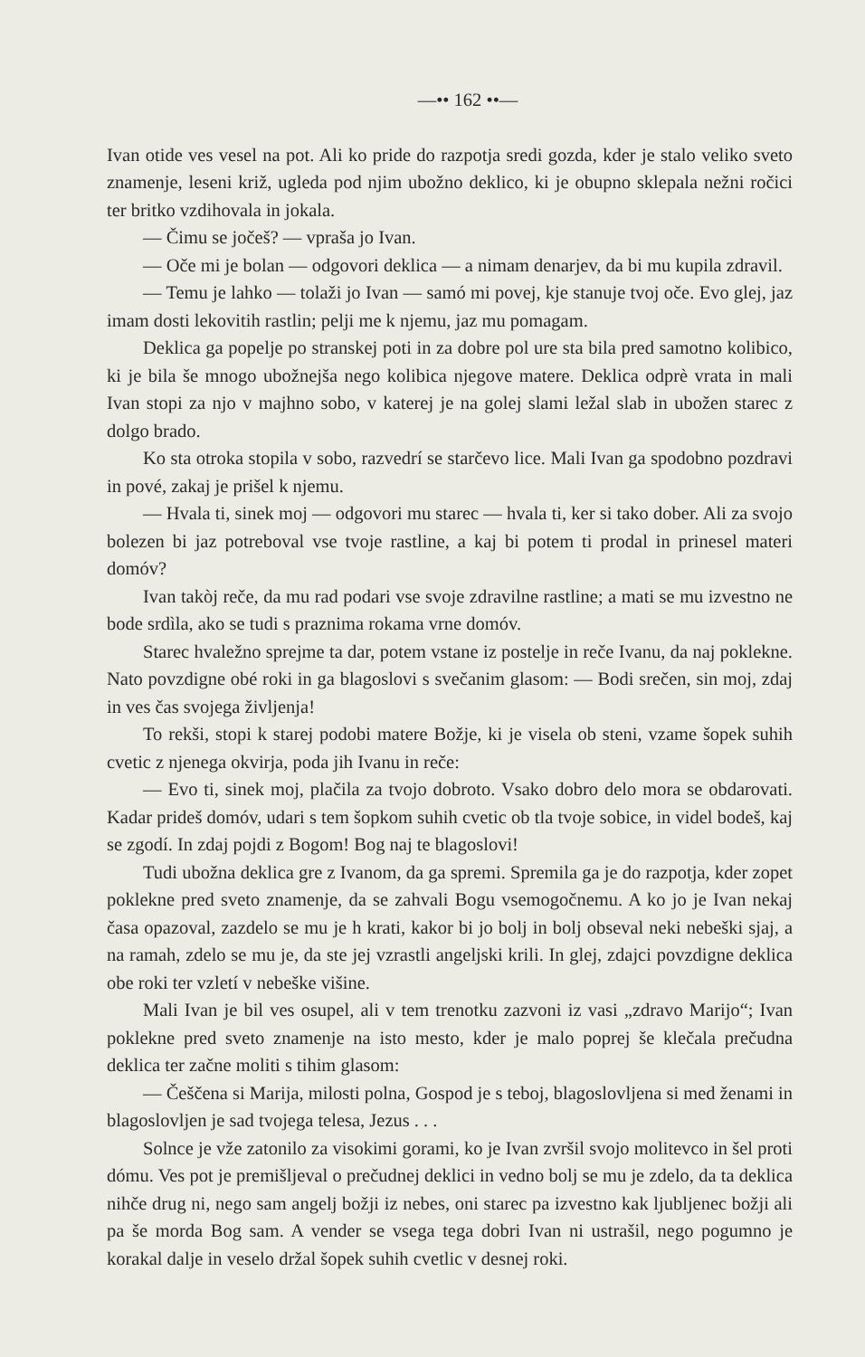—•• 162 ••—
Ivan otide ves vesel na pot. Ali ko pride do razpotja sredi gozda, kder je stalo veliko sveto znamenje, leseni križ, ugleda pod njim ubožno deklico, ki je obupno sklepala nežni ročici ter britko vzdihovala in jokala.
— Čimu se jočeš? — vpraša jo Ivan.
— Oče mi je bolan — odgovori deklica — a nimam denarjev, da bi mu kupila zdravil.
— Temu je lahko — tolaži jo Ivan — samó mi povej, kje stanuje tvoj oče. Evo glej, jaz imam dosti lekovitih rastlin; pelji me k njemu, jaz mu pomagam.
Deklica ga popelje po stranskej poti in za dobre pol ure sta bila pred samotno kolibico, ki je bila še mnogo ubožnejša nego kolibica njegove matere. Deklica odprè vrata in mali Ivan stopi za njo v majhno sobo, v katerej je na golej slami ležal slab in ubožen starec z dolgo brado.
Ko sta otroka stopila v sobo, razvedrí se starčevo lice. Mali Ivan ga spodobno pozdravi in pové, zakaj je prišel k njemu.
— Hvala ti, sinek moj — odgovori mu starec — hvala ti, ker si tako dober. Ali za svojo bolezen bi jaz potreboval vse tvoje rastline, a kaj bi potem ti prodal in prinesel materi domóv?
Ivan takòj reče, da mu rad podari vse svoje zdravilne rastline; a mati se mu izvestno ne bode srdìla, ako se tudi s praznima rokama vrne domóv.
Starec hvaležno sprejme ta dar, potem vstane iz postelje in reče Ivanu, da naj poklekne. Nato povzdigne obé roki in ga blagoslovi s svečanim glasom: — Bodi srečen, sin moj, zdaj in ves čas svojega življenja!
To rekši, stopi k starej podobi matere Božje, ki je visela ob steni, vzame šopek suhih cvetic z njenega okvirja, poda jih Ivanu in reče:
— Evo ti, sinek moj, plačila za tvojo dobroto. Vsako dobro delo mora se obdarovati. Kadar prideš domóv, udari s tem šopkom suhih cvetic ob tla tvoje sobice, in videl bodeš, kaj se zgodí. In zdaj pojdi z Bogom! Bog naj te blagoslovi!
Tudi ubožna deklica gre z Ivanom, da ga spremi. Spremila ga je do razpotja, kder zopet poklekne pred sveto znamenje, da se zahvali Bogu vsemogočnemu. A ko jo je Ivan nekaj časa opazoval, zazdelo se mu je h krati, kakor bi jo bolj in bolj obseval neki nebeški sjaj, a na ramah, zdelo se mu je, da ste jej vzrastli angeljski krili. In glej, zdajci povzdigne deklica obe roki ter vzletí v nebeške višine.
Mali Ivan je bil ves osupel, ali v tem trenotku zazvoni iz vasi „zdravo Marijo“; Ivan poklekne pred sveto znamenje na isto mesto, kder je malo poprej še klečala prečudna deklica ter začne moliti s tihim glasom:
— Češčena si Marija, milosti polna, Gospod je s teboj, blagoslovljena si med ženami in blagoslovljen je sad tvojega telesa, Jezus . . .
Solnce je vže zatonilo za visokimi gorami, ko je Ivan zvršil svojo molitevco in šel proti dómu. Ves pot je premišljeval o prečudnej deklici in vedno bolj se mu je zdelo, da ta deklica nihče drug ni, nego sam angelj božji iz nebes, oni starec pa izvestno kak ljubljenec božji ali pa še morda Bog sam. A vender se vsega tega dobri Ivan ni ustrašil, nego pogumno je korakal dalje in veselo držal šopek suhih cvetlic v desnej roki.